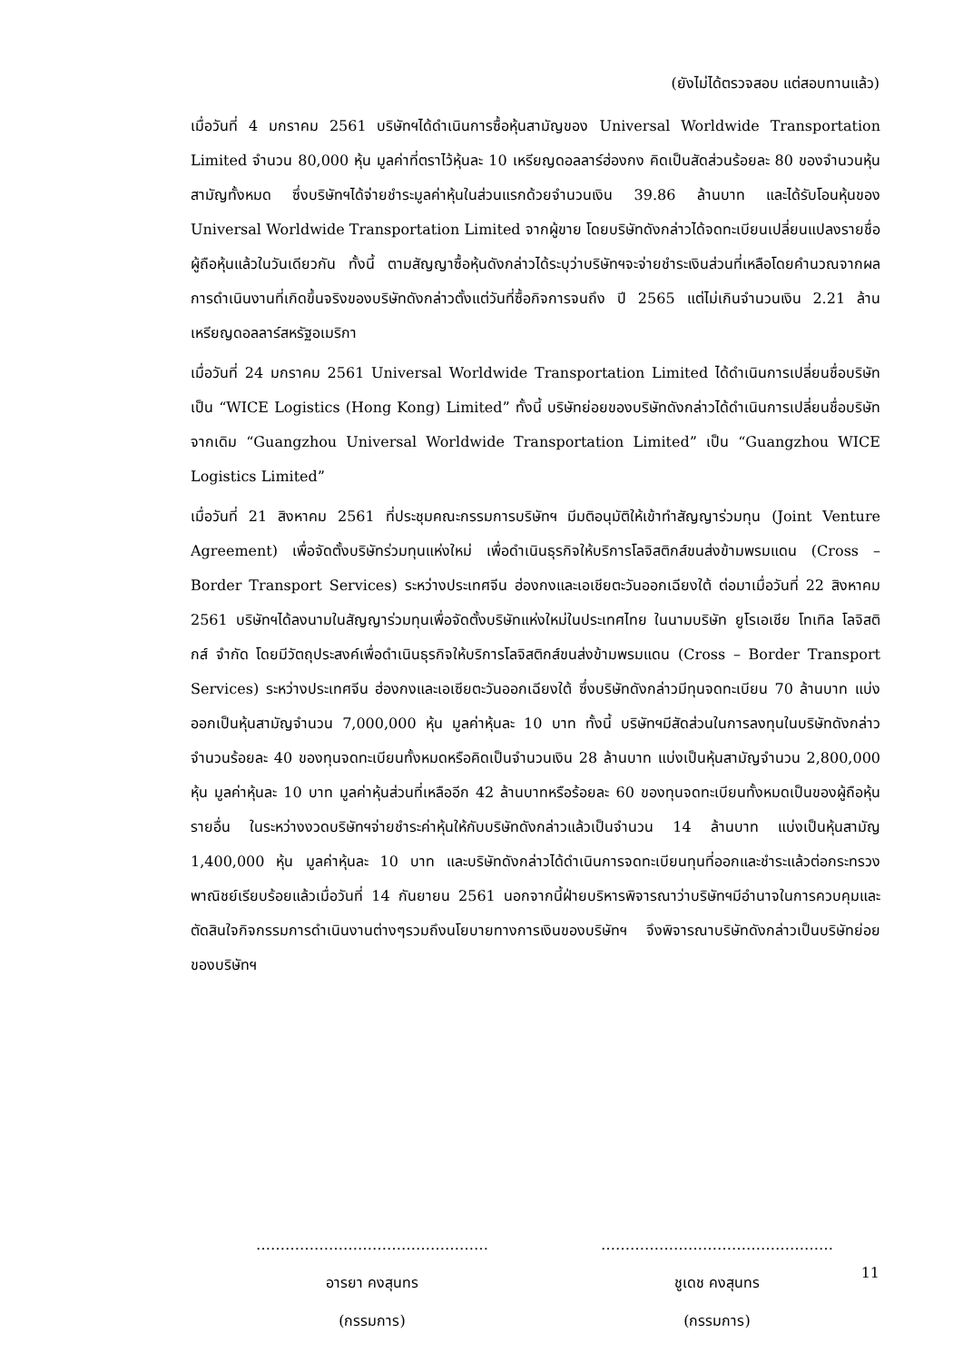(ยังไม่ได้ตรวจสอบ แต่สอบทานแล้ว)
เมื่อวันที่ 4 มกราคม 2561 บริษัทฯได้ดำเนินการซื้อหุ้นสามัญของ Universal Worldwide Transportation Limited จำนวน 80,000 หุ้น มูลค่าที่ตราไว้หุ้นละ 10 เหรียญดอลลาร์ฮ่องกง คิดเป็นสัดส่วนร้อยละ 80 ของจำนวนหุ้นสามัญทั้งหมด ซึ่งบริษัทฯได้จ่ายชำระมูลค่าหุ้นในส่วนแรกด้วยจำนวนเงิน 39.86 ล้านบาท และได้รับโอนหุ้นของ Universal Worldwide Transportation Limited จากผู้ขาย โดยบริษัทดังกล่าวได้จดทะเบียนเปลี่ยนแปลงรายชื่อผู้ถือหุ้นแล้วในวันเดียวกัน ทั้งนี้ ตามสัญญาซื้อหุ้นดังกล่าวได้ระบุว่าบริษัทฯจะจ่ายชำระเงินส่วนที่เหลือโดยคำนวณจากผลการดำเนินงานที่เกิดขึ้นจริงของบริษัทดังกล่าวตั้งแต่วันที่ซื้อกิจการจนถึง ปี 2565 แต่ไม่เกินจำนวนเงิน 2.21 ล้านเหรียญดอลลาร์สหรัฐอเมริกา
เมื่อวันที่ 24 มกราคม 2561 Universal Worldwide Transportation Limited ได้ดำเนินการเปลี่ยนชื่อบริษัทเป็น “WICE Logistics (Hong Kong) Limited” ทั้งนี้ บริษัทย่อยของบริษัทดังกล่าวได้ดำเนินการเปลี่ยนชื่อบริษัทจากเดิม “Guangzhou Universal Worldwide Transportation Limited” เป็น “Guangzhou WICE Logistics Limited”
เมื่อวันที่ 21 สิงหาคม 2561 ที่ประชุมคณะกรรมการบริษัทฯ มีมติอนุมัติให้เข้าทำสัญญาร่วมทุน (Joint Venture Agreement) เพื่อจัดตั้งบริษัทร่วมทุนแห่งใหม่ เพื่อดำเนินธุรกิจให้บริการโลจิสติกส์ขนส่งข้ามพรมแดน (Cross – Border Transport Services) ระหว่างประเทศจีน ฮ่องกงและเอเชียตะวันออกเฉียงใต้ ต่อมาเมื่อวันที่ 22 สิงหาคม 2561 บริษัทฯได้ลงนามในสัญญาร่วมทุนเพื่อจัดตั้งบริษัทแห่งใหม่ในประเทศไทย ในนามบริษัท ยูโรเอเชีย โทเทิล โลจิสติกส์ จำกัด โดยมีวัตถุประสงค์เพื่อดำเนินธุรกิจให้บริการโลจิสติกส์ขนส่งข้ามพรมแดน (Cross – Border Transport Services) ระหว่างประเทศจีน ฮ่องกงและเอเซียตะวันออกเฉียงใต้ ซึ่งบริษัทดังกล่าวมีทุนจดทะเบียน 70 ล้านบาท แบ่งออกเป็นหุ้นสามัญจำนวน 7,000,000 หุ้น มูลค่าหุ้นละ 10 บาท ทั้งนี้ บริษัทฯมีสัดส่วนในการลงทุนในบริษัทดังกล่าวจำนวนร้อยละ 40 ของทุนจดทะเบียนทั้งหมดหรือคิดเป็นจำนวนเงิน 28 ล้านบาท แบ่งเป็นหุ้นสามัญจำนวน 2,800,000 หุ้น มูลค่าหุ้นละ 10 บาท มูลค่าหุ้นส่วนที่เหลืออีก 42 ล้านบาทหรือร้อยละ 60 ของทุนจดทะเบียนทั้งหมดเป็นของผู้ถือหุ้นรายอื่น ในระหว่างงวดบริษัทฯจ่ายชำระค่าหุ้นให้กับบริษัทดังกล่าวแล้วเป็นจำนวน 14 ล้านบาท แบ่งเป็นหุ้นสามัญ 1,400,000 หุ้น มูลค่าหุ้นละ 10 บาท และบริษัทดังกล่าวได้ดำเนินการจดทะเบียนทุนที่ออกและชำระแล้วต่อกระทรวงพาณิชย์เรียบร้อยแล้วเมื่อวันที่ 14 กันยายน 2561 นอกจากนี้ฝ่ายบริหารพิจารณาว่าบริษัทฯมีอำนาจในการควบคุมและตัดสินใจกิจกรรมการดำเนินงานต่างๆรวมถึงนโยบายทางการเงินของบริษัทฯ จึงพิจารณาบริษัทดังกล่าวเป็นบริษัทย่อยของบริษัทฯ
…………………………………………
อารยา คงสุนทร
(กรรมการ)
…………………………………………
ชูเดช คงสุนทร
(กรรมการ)
11